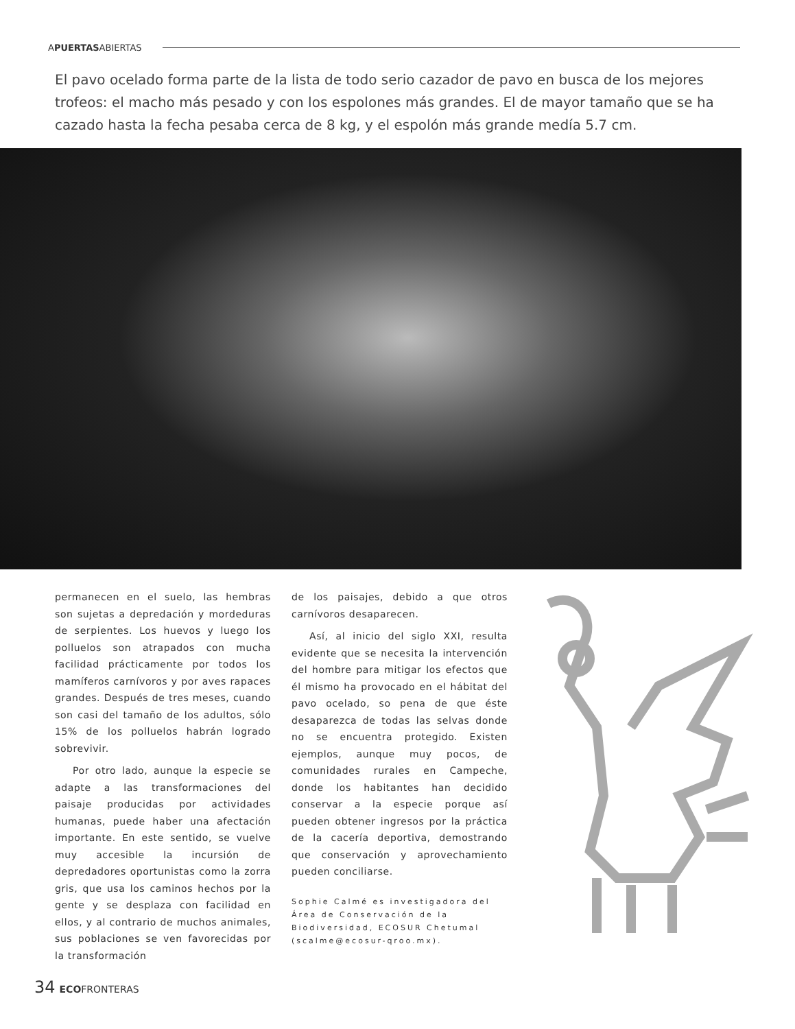APUERTASABIERTAS
El pavo ocelado forma parte de la lista de todo serio cazador de pavo en busca de los mejores trofeos: el macho más pesado y con los espolones más grandes. El de mayor tamaño que se ha cazado hasta la fecha pesaba cerca de 8 kg, y el espolón más grande medía 5.7 cm.
permanecen en el suelo, las hembras son sujetas a depredación y mordeduras de serpientes. Los huevos y luego los polluelos son atrapados con mucha facilidad prácticamente por todos los mamíferos carnívoros y por aves rapaces grandes. Después de tres meses, cuando son casi del tamaño de los adultos, sólo 15% de los polluelos habrán logrado sobrevivir.
Por otro lado, aunque la especie se adapte a las transformaciones del paisaje producidas por actividades humanas, puede haber una afectación importante. En este sentido, se vuelve muy accesible la incursión de depredadores oportunistas como la zorra gris, que usa los caminos hechos por la gente y se desplaza con facilidad en ellos, y al contrario de muchos animales, sus poblaciones se ven favorecidas por la transformación
de los paisajes, debido a que otros carnívoros desaparecen.
Así, al inicio del siglo XXI, resulta evidente que se necesita la intervención del hombre para mitigar los efectos que él mismo ha provocado en el hábitat del pavo ocelado, so pena de que éste desaparezca de todas las selvas donde no se encuentra protegido. Existen ejemplos, aunque muy pocos, de comunidades rurales en Campeche, donde los habitantes han decidido conservar a la especie porque así pueden obtener ingresos por la práctica de la cacería deportiva, demostrando que conservación y aprovechamiento pueden conciliarse.
Sophie Calmé es investigadora del Área de Conservación de la Biodiversidad, ECOSUR Chetumal (scalme@ecosur-qroo.mx).
34 ECOFRONTERAS